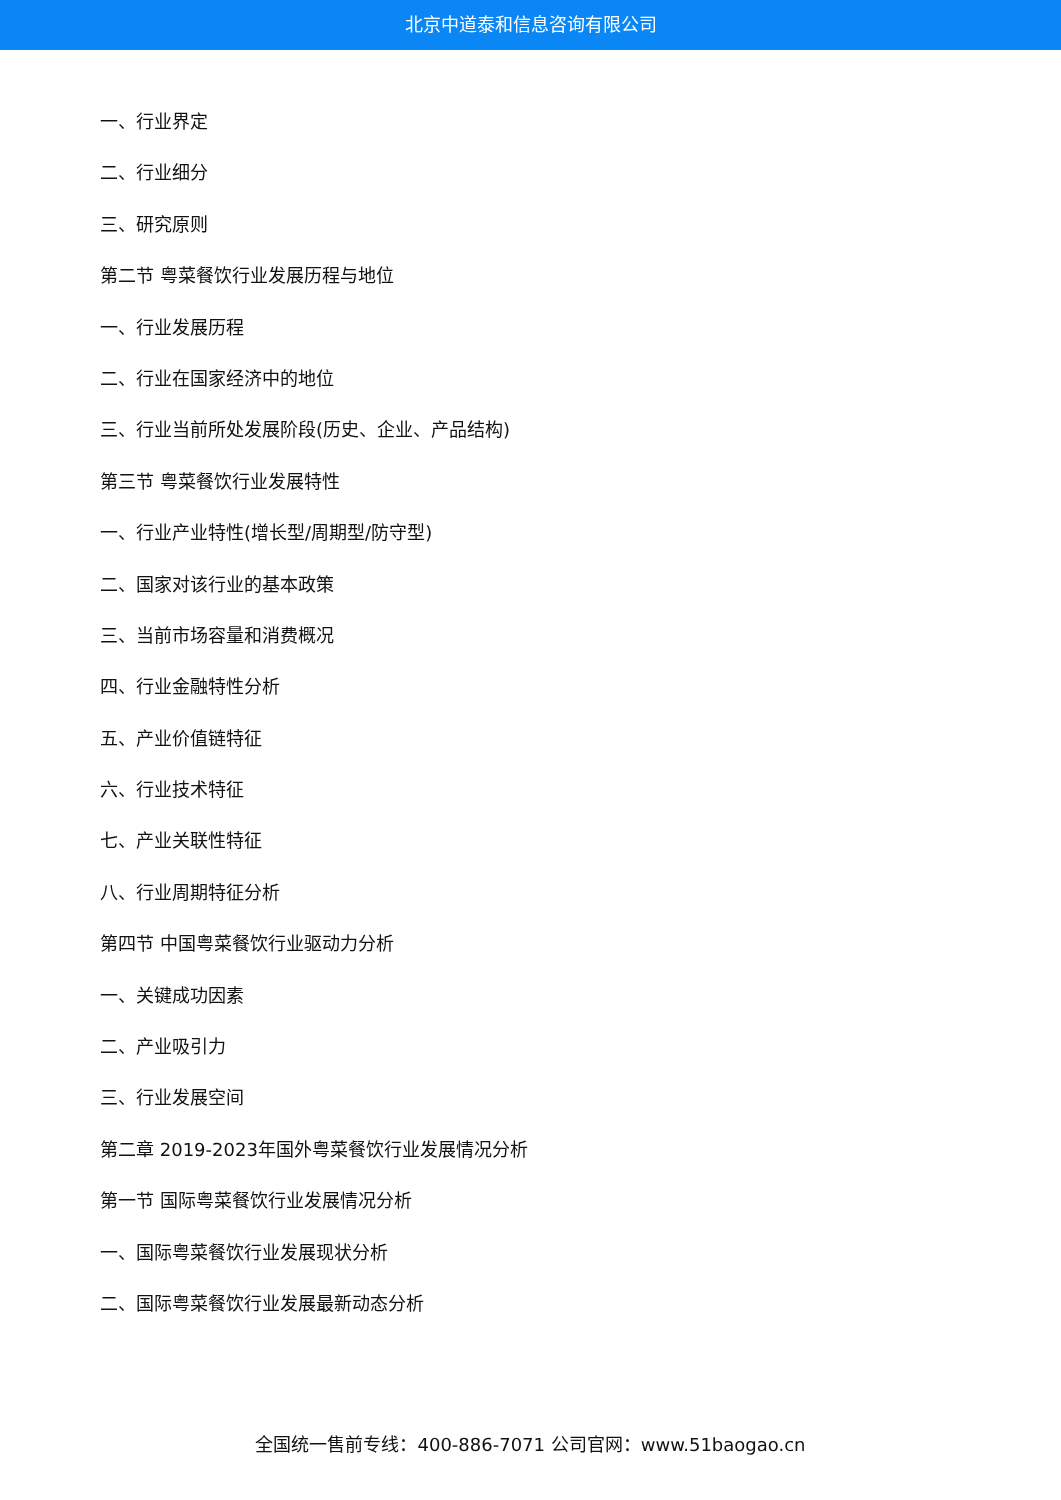北京中道泰和信息咨询有限公司
一、行业界定
二、行业细分
三、研究原则
第二节 粤菜餐饮行业发展历程与地位
一、行业发展历程
二、行业在国家经济中的地位
三、行业当前所处发展阶段(历史、企业、产品结构)
第三节 粤菜餐饮行业发展特性
一、行业产业特性(增长型/周期型/防守型)
二、国家对该行业的基本政策
三、当前市场容量和消费概况
四、行业金融特性分析
五、产业价值链特征
六、行业技术特征
七、产业关联性特征
八、行业周期特征分析
第四节 中国粤菜餐饮行业驱动力分析
一、关键成功因素
二、产业吸引力
三、行业发展空间
第二章 2019-2023年国外粤菜餐饮行业发展情况分析
第一节 国际粤菜餐饮行业发展情况分析
一、国际粤菜餐饮行业发展现状分析
二、国际粤菜餐饮行业发展最新动态分析
全国统一售前专线：400-886-7071 公司官网：www.51baogao.cn